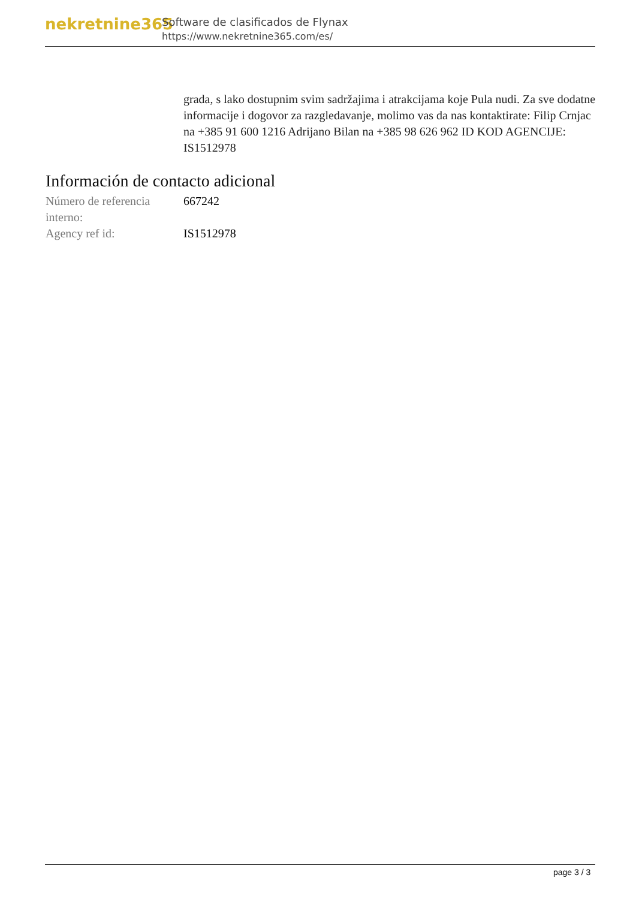nekretnine365
Software de clasificados de Flynax
https://www.nekretnine365.com/es/
grada, s lako dostupnim svim sadržajima i atrakcijama koje Pula nudi. Za sve dodatne informacije i dogovor za razgledavanje, molimo vas da nas kontaktirate: Filip Crnjac na +385 91 600 1216 Adrijano Bilan na +385 98 626 962 ID KOD AGENCIJE: IS1512978
Información de contacto adicional
| Número de referencia interno: | 667242 |
| Agency ref id: | IS1512978 |
page 3 / 3